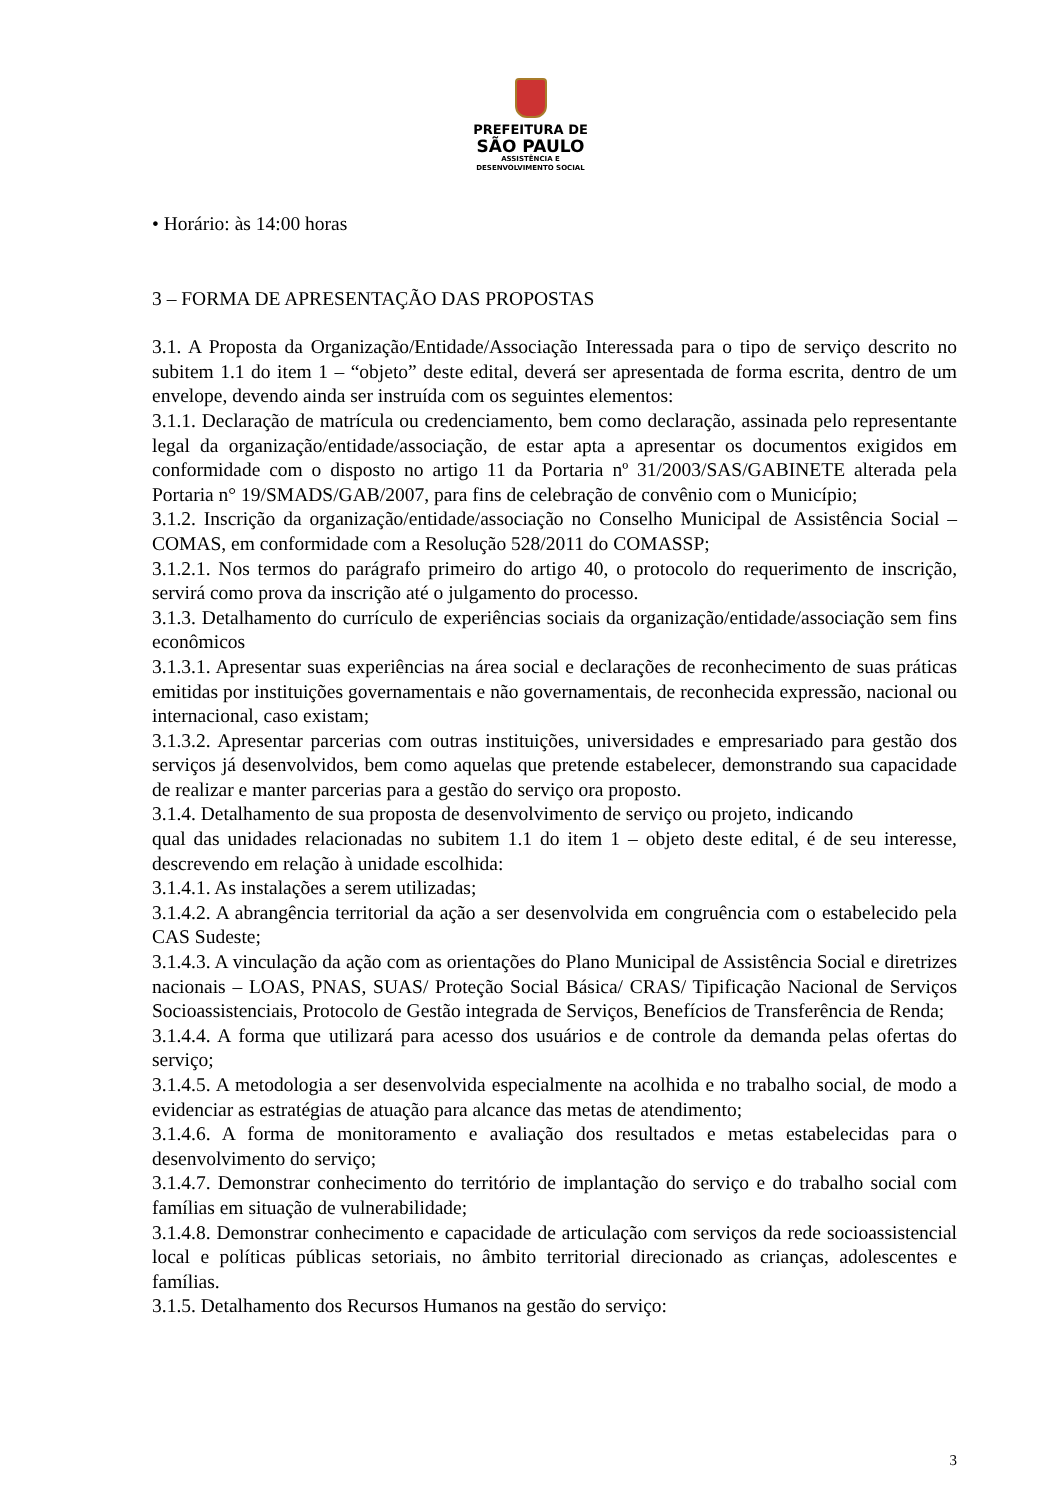PREFEITURA DE
SÃO PAULO
ASSISTÊNCIA E
DESENVOLVIMENTO SOCIAL
• Horário: às 14:00 horas
3 – FORMA DE APRESENTAÇÃO DAS PROPOSTAS
3.1. A Proposta da Organização/Entidade/Associação Interessada para o tipo de serviço descrito no subitem 1.1 do item 1 – “objeto” deste edital, deverá ser apresentada de forma escrita, dentro de um envelope, devendo ainda ser instruída com os seguintes elementos:
3.1.1. Declaração de matrícula ou credenciamento, bem como declaração, assinada pelo representante legal da organização/entidade/associação, de estar apta a apresentar os documentos exigidos em conformidade com o disposto no artigo 11 da Portaria nº 31/2003/SAS/GABINETE alterada pela Portaria n° 19/SMADS/GAB/2007, para fins de celebração de convênio com o Município;
3.1.2. Inscrição da organização/entidade/associação no Conselho Municipal de Assistência Social – COMAS, em conformidade com a Resolução 528/2011 do COMASSP;
3.1.2.1. Nos termos do parágrafo primeiro do artigo 40, o protocolo do requerimento de inscrição, servirá como prova da inscrição até o julgamento do processo.
3.1.3. Detalhamento do currículo de experiências sociais da organização/entidade/associação sem fins econômicos
3.1.3.1. Apresentar suas experiências na área social e declarações de reconhecimento de suas práticas emitidas por instituições governamentais e não governamentais, de reconhecida expressão, nacional ou internacional, caso existam;
3.1.3.2. Apresentar parcerias com outras instituições, universidades e empresariado para gestão dos serviços já desenvolvidos, bem como aquelas que pretende estabelecer, demonstrando sua capacidade de realizar e manter parcerias para a gestão do serviço ora proposto.
3.1.4. Detalhamento de sua proposta de desenvolvimento de serviço ou projeto, indicando
qual das unidades relacionadas no subitem 1.1 do item 1 – objeto deste edital, é de seu interesse, descrevendo em relação à unidade escolhida:
3.1.4.1. As instalações a serem utilizadas;
3.1.4.2. A abrangência territorial da ação a ser desenvolvida em congruência com o estabelecido pela CAS Sudeste;
3.1.4.3. A vinculação da ação com as orientações do Plano Municipal de Assistência Social e diretrizes nacionais – LOAS, PNAS, SUAS/ Proteção Social Básica/ CRAS/ Tipificação Nacional de Serviços Socioassistenciais, Protocolo de Gestão integrada de Serviços, Benefícios de Transferência de Renda;
3.1.4.4. A forma que utilizará para acesso dos usuários e de controle da demanda pelas ofertas do serviço;
3.1.4.5. A metodologia a ser desenvolvida especialmente na acolhida e no trabalho social, de modo a evidenciar as estratégias de atuação para alcance das metas de atendimento;
3.1.4.6. A forma de monitoramento e avaliação dos resultados e metas estabelecidas para o desenvolvimento do serviço;
3.1.4.7. Demonstrar conhecimento do território de implantação do serviço e do trabalho social com famílias em situação de vulnerabilidade;
3.1.4.8. Demonstrar conhecimento e capacidade de articulação com serviços da rede socioassistencial local e políticas públicas setoriais, no âmbito territorial direcionado as crianças, adolescentes e famílias.
3.1.5. Detalhamento dos Recursos Humanos na gestão do serviço:
3